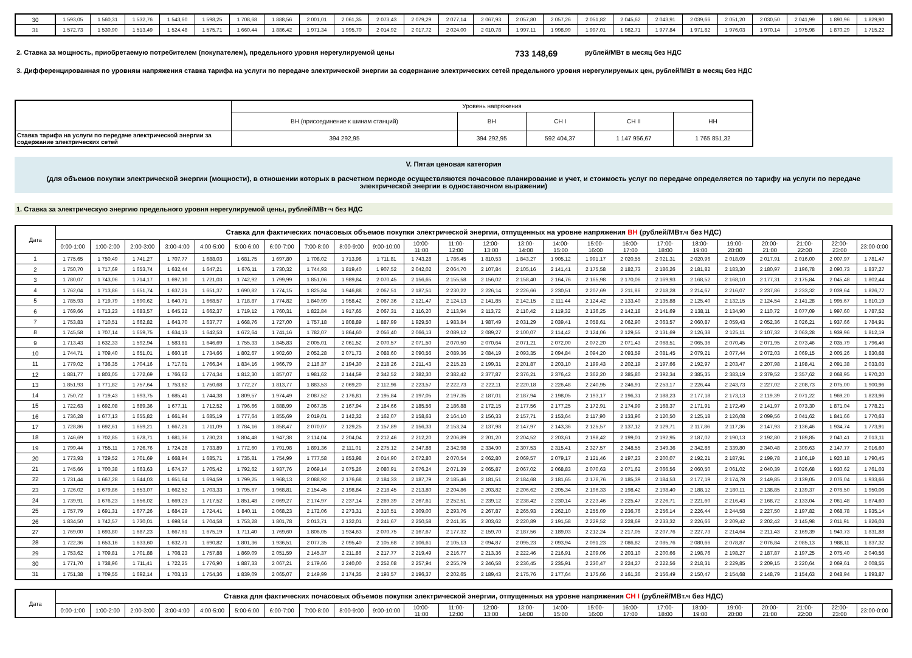| 30 | 1 593,05 | 1 560,31 | 1 532,76 | 1 543,60 | 1 598,25 | 1 708,68 | 1 888,56 | 2 001,01 | 2 061,35 | 2 073,43 | 2 079,29 | 2 077,14 | 2 067,93 | 2 057,80 | 2 057,26 | 2 051,82 | 2 045,62 | 2 043,91 | 2 039,66 | 2 051,20 | 2 030,50 | 2 041,99 | 1 890,96 | 1 829,90 |
| 31 | 1 572,73 | 1 530,90 | 1 513,49 | 1 524,48 | 1 575,71 | 1 660,44 | 1 886,42 | 1 971,34 | 1 995,70 | 2 014,92 | 2 017,72 | 2 024,00 | 2 010,78 | 1 997,11 | 1 998,99 | 1 997,01 | 1 982,71 | 1 977,84 | 1 971,82 | 1 976,03 | 1 970,14 | 1 975,98 | 1 870,29 | 1 715,22 |
2. Ставка за мощность, приобретаемую потребителем (покупателем), предельного уровня нерегулируемой цены 733 148,69 рублей/МВт в месяц без НДС
3. Дифференцированная по уровням напряжения ставка тарифа на услуги по передаче электрической энергии за содержание электрических сетей предельного уровня нерегулируемых цен, рублей/МВт в месяц без НДС
| | Уровень напряжения | | | | |
| | ВН.(присоединение к шинам станций) | ВН | СН I | СН II | НН |
| Ставка тарифа на услуги по передаче электрической энергии за содержание электрических сетей | 394 292,95 | 394 292,95 | 592 404,37 | 1 147 956,67 | 1 765 851,32 |
V. Пятая ценовая категория
(для объемов покупки электрической энергии (мощности), в отношении которых в расчетном периоде осуществляются почасовое планирование и учет, и стоимость услуг по передаче определяется по тарифу на услуги по передаче электрической энергии в одноставочном выражении)
1. Ставка за электрическую энергию предельного уровня нерегулируемой цены, рублей/МВт·ч без НДС
| Дата | Ставка для фактических почасовых объемов покупки электрической энергии, отпущенных на уровне напряжения ВН (рублей/МВт.ч без НДС) | | | | | | | | | | | | | | | | | | | | | | | |
| --- | --- | --- | --- | --- | --- | --- | --- | --- | --- | --- | --- | --- | --- | --- | --- | --- | --- | --- | --- | --- | --- | --- | --- | --- |
| | 0:00-1:00 | 1:00-2:00 | 2:00-3:00 | 3:00-4:00 | 4:00-5:00 | 5:00-6:00 | 6:00-7:00 | 7:00-8:00 | 8:00-9:00 | 9:00-10:00 | 10:00- 11:00 | 11:00- 12:00 | 12:00- 13:00 | 13:00- 14:00 | 14:00- 15:00 | 15:00- 16:00 | 16:00- 17:00 | 17:00- 18:00 | 18:00- 19:00 | 19:00- 20:00 | 20:00- 21:00 | 21:00- 22:00 | 22:00- 23:00 | 23:00-0:00 |
| 1 | 1 775,65 | 1 750,49 | 1 741,27 | 1 707,77 | 1 688,03 | 1 681,75 | 1 697,80 | 1 708,02 | 1 713,98 | 1 711,81 | 1 743,28 | 1 786,45 | 1 810,53 | 1 843,27 | 1 905,12 | 1 991,17 | 2 020,55 | 2 021,31 | 2 020,96 | 2 018,09 | 2 017,91 | 2 016,00 | 2 007,97 | 1 781,47 |
| 2 | 1 750,70 | 1 717,69 | 1 653,74 | 1 632,44 | 1 647,21 | 1 676,11 | 1 730,32 | 1 744,93 | 1 819,40 | 1 907,52 | 2 042,02 | 2 064,70 | 2 107,84 | 2 105,16 | 2 141,41 | 2 175,58 | 2 182,73 | 2 186,26 | 2 181,82 | 2 183,30 | 2 180,97 | 2 196,78 | 2 090,73 | 1 837,27 |
| 3 | 1 780,07 | 1 743,06 | 1 714,17 | 1 697,10 | 1 721,03 | 1 742,92 | 1 799,99 | 1 851,06 | 1 989,84 | 2 070,45 | 2 156,65 | 2 155,58 | 2 156,02 | 2 158,40 | 2 164,76 | 2 165,98 | 2 170,06 | 2 169,93 | 2 168,52 | 2 168,10 | 2 177,31 | 2 175,84 | 2 045,48 | 1 802,44 |
| 4 | 1 762,04 | 1 713,86 | 1 651,74 | 1 637,21 | 1 651,37 | 1 690,82 | 1 774,15 | 1 825,84 | 1 946,88 | 2 067,51 | 2 187,51 | 2 230,22 | 2 226,14 | 2 226,66 | 2 230,51 | 2 207,69 | 2 211,86 | 2 218,28 | 2 214,67 | 2 216,07 | 2 237,86 | 2 233,32 | 2 039,64 | 1 826,77 |
| 5 | 1 785,93 | 1 719,79 | 1 690,62 | 1 640,71 | 1 668,57 | 1 718,87 | 1 774,82 | 1 840,99 | 1 958,42 | 2 067,36 | 2 121,47 | 2 124,13 | 2 141,85 | 2 142,15 | 2 111,44 | 2 124,42 | 2 133,40 | 2 135,88 | 2 125,40 | 2 132,15 | 2 124,54 | 2 141,28 | 1 995,67 | 1 810,19 |
| 6 | 1 769,66 | 1 713,23 | 1 683,57 | 1 645,22 | 1 662,37 | 1 719,12 | 1 760,31 | 1 822,84 | 1 917,65 | 2 067,31 | 2 116,20 | 2 113,94 | 2 113,72 | 2 110,42 | 2 119,32 | 2 136,25 | 2 142,18 | 2 141,69 | 2 138,11 | 2 134,90 | 2 110,72 | 2 077,09 | 1 997,60 | 1 787,52 |
| 7 | 1 753,83 | 1 710,51 | 1 662,82 | 1 643,70 | 1 637,77 | 1 668,76 | 1 727,00 | 1 757,18 | 1 808,89 | 1 887,99 | 1 929,50 | 1 983,84 | 1 987,49 | 2 031,29 | 2 039,41 | 2 058,61 | 2 062,90 | 2 063,57 | 2 060,87 | 2 059,43 | 2 052,36 | 2 026,21 | 1 937,66 | 1 784,91 |
| 8 | 1 745,58 | 1 707,14 | 1 659,75 | 1 634,13 | 1 642,53 | 1 672,64 | 1 741,16 | 1 782,07 | 1 864,60 | 2 056,40 | 2 066,13 | 2 089,12 | 2 089,27 | 2 100,07 | 2 114,42 | 2 124,06 | 2 129,55 | 2 131,69 | 2 126,38 | 2 125,11 | 2 107,32 | 2 063,28 | 1 939,96 | 1 812,19 |
| 9 | 1 713,43 | 1 632,33 | 1 592,94 | 1 583,81 | 1 646,69 | 1 755,33 | 1 845,83 | 2 005,01 | 2 061,52 | 2 070,57 | 2 071,50 | 2 070,50 | 2 070,64 | 2 071,21 | 2 072,00 | 2 072,20 | 2 071,43 | 2 068,51 | 2 065,36 | 2 070,45 | 2 071,95 | 2 073,46 | 2 035,79 | 1 796,46 |
| 10 | 1 744,71 | 1 709,40 | 1 651,01 | 1 660,16 | 1 734,66 | 1 802,67 | 1 902,60 | 2 052,28 | 2 071,73 | 2 088,60 | 2 090,56 | 2 089,36 | 2 084,19 | 2 093,35 | 2 094,84 | 2 094,20 | 2 093,59 | 2 081,45 | 2 079,21 | 2 077,44 | 2 072,03 | 2 069,15 | 2 005,26 | 1 830,68 |
| 11 | 1 779,02 | 1 736,35 | 1 704,16 | 1 717,01 | 1 766,34 | 1 834,16 | 1 966,79 | 2 116,37 | 2 194,30 | 2 218,26 | 2 211,43 | 2 215,23 | 2 199,31 | 2 201,87 | 2 203,10 | 2 199,43 | 2 202,19 | 2 197,66 | 2 192,97 | 2 203,47 | 2 207,98 | 2 198,41 | 2 091,38 | 2 033,03 |
| 12 | 1 881,77 | 1 803,05 | 1 772,69 | 1 766,62 | 1 774,34 | 1 812,30 | 1 857,07 | 1 981,62 | 2 144,59 | 2 342,52 | 2 382,30 | 2 382,42 | 2 377,87 | 2 376,21 | 2 376,42 | 2 362,20 | 2 385,80 | 2 392,34 | 2 385,35 | 2 383,19 | 2 379,52 | 2 357,62 | 2 068,95 | 1 970,20 |
| 13 | 1 851,93 | 1 771,82 | 1 757,64 | 1 753,82 | 1 750,68 | 1 772,27 | 1 813,77 | 1 883,53 | 2 069,20 | 2 112,96 | 2 223,57 | 2 222,73 | 2 222,11 | 2 220,18 | 2 226,48 | 2 240,95 | 2 246,91 | 2 253,17 | 2 226,44 | 2 243,73 | 2 227,02 | 2 208,73 | 2 075,00 | 1 900,96 |
| 14 | 1 750,72 | 1 719,43 | 1 693,75 | 1 685,41 | 1 744,38 | 1 809,57 | 1 974,49 | 2 087,52 | 2 176,81 | 2 195,84 | 2 197,05 | 2 197,35 | 2 187,01 | 2 187,94 | 2 198,05 | 2 193,17 | 2 196,31 | 2 188,23 | 2 177,18 | 2 173,13 | 2 119,39 | 2 071,22 | 1 969,20 | 1 823,96 |
| 15 | 1 722,63 | 1 692,08 | 1 689,36 | 1 677,11 | 1 712,52 | 1 796,66 | 1 888,99 | 2 067,35 | 2 167,94 | 2 184,66 | 2 185,56 | 2 186,88 | 2 172,15 | 2 177,56 | 2 177,25 | 2 172,91 | 2 174,99 | 2 168,37 | 2 171,91 | 2 172,49 | 2 141,97 | 2 073,30 | 1 871,04 | 1 778,21 |
| 16 | 1 736,28 | 1 677,13 | 1 655,82 | 1 661,94 | 1 685,19 | 1 777,64 | 1 855,69 | 2 019,01 | 2 142,32 | 2 162,07 | 2 158,63 | 2 164,10 | 2 156,33 | 2 157,71 | 2 153,64 | 2 117,90 | 2 133,96 | 2 120,50 | 2 125,18 | 2 126,08 | 2 099,56 | 2 041,62 | 1 841,66 | 1 770,63 |
| 17 | 1 728,86 | 1 692,61 | 1 659,21 | 1 667,21 | 1 711,09 | 1 784,16 | 1 858,47 | 2 070,07 | 2 129,25 | 2 157,89 | 2 156,33 | 2 153,24 | 2 137,98 | 2 147,97 | 2 143,36 | 2 125,57 | 2 137,12 | 2 129,71 | 2 117,86 | 2 117,36 | 2 147,93 | 2 136,46 | 1 934,74 | 1 773,91 |
| 18 | 1 746,69 | 1 702,85 | 1 678,71 | 1 681,36 | 1 730,23 | 1 804,48 | 1 947,38 | 2 114,04 | 2 204,04 | 2 212,46 | 2 212,20 | 2 206,89 | 2 201,20 | 2 204,52 | 2 203,61 | 2 198,42 | 2 199,01 | 2 192,95 | 2 187,02 | 2 190,13 | 2 192,80 | 2 189,85 | 2 040,41 | 2 013,11 |
| 19 | 1 799,44 | 1 755,11 | 1 726,76 | 1 724,28 | 1 733,89 | 1 772,60 | 1 791,98 | 1 891,36 | 2 111,01 | 2 275,12 | 2 347,88 | 2 342,98 | 2 334,90 | 2 307,53 | 2 315,41 | 2 327,57 | 2 348,55 | 2 349,36 | 2 342,86 | 2 339,80 | 2 340,48 | 2 309,63 | 2 147,77 | 2 016,60 |
| 20 | 1 773,93 | 1 729,52 | 1 701,69 | 1 668,94 | 1 685,71 | 1 735,81 | 1 754,99 | 1 777,58 | 1 853,98 | 2 014,90 | 2 072,80 | 2 070,54 | 2 062,80 | 2 069,57 | 2 079,17 | 2 121,46 | 2 197,23 | 2 200,07 | 2 192,21 | 2 187,91 | 2 199,78 | 2 106,19 | 1 920,18 | 1 790,45 |
| 21 | 1 745,66 | 1 700,38 | 1 663,63 | 1 674,37 | 1 705,42 | 1 792,62 | 1 937,76 | 2 069,14 | 2 075,26 | 2 080,91 | 2 076,24 | 2 071,39 | 2 065,87 | 2 067,02 | 2 068,83 | 2 070,63 | 2 071,62 | 2 066,56 | 2 060,50 | 2 061,02 | 2 040,39 | 2 026,68 | 1 930,62 | 1 761,03 |
| 22 | 1 731,44 | 1 667,28 | 1 644,03 | 1 651,64 | 1 694,59 | 1 799,25 | 1 968,13 | 2 088,92 | 2 176,68 | 2 184,33 | 2 187,79 | 2 185,46 | 2 181,51 | 2 184,68 | 2 181,65 | 2 176,76 | 2 185,39 | 2 184,53 | 2 177,19 | 2 174,78 | 2 149,85 | 2 139,05 | 2 076,04 | 1 933,66 |
| 23 | 1 726,02 | 1 679,86 | 1 653,07 | 1 662,52 | 1 703,33 | 1 795,67 | 1 968,81 | 2 154,45 | 2 198,84 | 2 218,45 | 2 213,80 | 2 204,86 | 2 203,82 | 2 206,62 | 2 205,34 | 2 196,33 | 2 198,42 | 2 198,40 | 2 188,12 | 2 180,11 | 2 138,85 | 2 139,37 | 2 076,50 | 1 950,06 |
| 24 | 1 739,91 | 1 676,23 | 1 656,02 | 1 669,23 | 1 717,52 | 1 851,48 | 2 069,27 | 2 174,97 | 2 237,14 | 2 269,39 | 2 267,61 | 2 252,51 | 2 239,12 | 2 238,42 | 2 230,14 | 2 223,46 | 2 225,47 | 2 226,71 | 2 221,60 | 2 216,43 | 2 168,72 | 2 133,04 | 2 061,48 | 1 874,60 |
| 25 | 1 757,79 | 1 691,31 | 1 677,26 | 1 684,29 | 1 724,41 | 1 840,11 | 2 068,23 | 2 172,06 | 2 273,31 | 2 310,51 | 2 309,00 | 2 293,76 | 2 267,87 | 2 265,93 | 2 262,10 | 2 255,09 | 2 236,76 | 2 256,14 | 2 226,44 | 2 244,58 | 2 227,50 | 2 197,82 | 2 068,78 | 1 935,14 |
| 26 | 1 834,50 | 1 742,57 | 1 730,01 | 1 698,54 | 1 704,58 | 1 753,28 | 1 801,78 | 2 013,71 | 2 132,01 | 2 241,67 | 2 250,58 | 2 241,35 | 2 203,62 | 2 220,89 | 2 191,58 | 2 229,52 | 2 228,69 | 2 233,32 | 2 226,66 | 2 209,42 | 2 202,42 | 2 145,98 | 2 011,91 | 1 826,03 |
| 27 | 1 769,00 | 1 693,80 | 1 687,23 | 1 667,61 | 1 675,19 | 1 711,40 | 1 769,60 | 1 806,05 | 1 934,63 | 2 070,75 | 2 167,67 | 2 177,32 | 2 159,70 | 2 187,56 | 2 189,03 | 2 212,24 | 2 217,05 | 2 207,76 | 2 227,73 | 2 214,64 | 2 211,43 | 2 169,39 | 1 940,73 | 1 831,88 |
| 28 | 1 722,36 | 1 653,16 | 1 633,60 | 1 632,71 | 1 690,82 | 1 801,36 | 1 936,51 | 2 077,35 | 2 095,40 | 2 105,68 | 2 106,61 | 2 105,13 | 2 094,87 | 2 095,23 | 2 093,94 | 2 091,23 | 2 086,82 | 2 085,76 | 2 080,66 | 2 078,87 | 2 076,84 | 2 085,13 | 1 988,11 | 1 837,32 |
| 29 | 1 753,62 | 1 709,81 | 1 701,88 | 1 708,23 | 1 757,88 | 1 869,09 | 2 051,59 | 2 145,37 | 2 211,86 | 2 217,77 | 2 219,49 | 2 216,77 | 2 213,36 | 2 222,46 | 2 216,91 | 2 209,06 | 2 203,10 | 2 200,66 | 2 198,76 | 2 198,27 | 2 187,87 | 2 197,25 | 2 075,40 | 2 040,56 |
| 30 | 1 771,70 | 1 738,96 | 1 711,41 | 1 722,25 | 1 776,90 | 1 887,33 | 2 067,21 | 2 179,66 | 2 240,00 | 2 252,08 | 2 257,94 | 2 255,79 | 2 246,58 | 2 236,45 | 2 235,91 | 2 230,47 | 2 224,27 | 2 222,56 | 2 218,31 | 2 229,85 | 2 209,15 | 2 220,64 | 2 069,61 | 2 008,55 |
| 31 | 1 751,38 | 1 709,55 | 1 692,14 | 1 703,13 | 1 754,36 | 1 839,09 | 2 065,07 | 2 149,99 | 2 174,35 | 2 193,57 | 2 196,37 | 2 202,65 | 2 189,43 | 2 175,76 | 2 177,64 | 2 175,66 | 2 161,36 | 2 156,49 | 2 150,47 | 2 154,68 | 2 148,79 | 2 154,63 | 2 048,94 | 1 893,87 |
| Дата | Ставка для фактических почасовых объемов покупки электрической энергии, отпущенных на уровне напряжения СН I (рублей/МВт.ч без НДС) | | | | | | | | | | | | | | | | | | | | | | | |
| --- | --- | --- | --- | --- | --- | --- | --- | --- | --- | --- | --- | --- | --- | --- | --- | --- | --- | --- | --- | --- | --- | --- | --- | --- |
| | 0:00-1:00 | 1:00-2:00 | 2:00-3:00 | 3:00-4:00 | 4:00-5:00 | 5:00-6:00 | 6:00-7:00 | 7:00-8:00 | 8:00-9:00 | 9:00-10:00 | 10:00- 11:00 | 11:00- 12:00 | 12:00- 13:00 | 13:00- 14:00 | 14:00- 15:00 | 15:00- 16:00 | 16:00- 17:00 | 17:00- 18:00 | 18:00- 19:00 | 19:00- 20:00 | 20:00- 21:00 | 21:00- 22:00 | 22:00- 23:00 | 23:00-0:00 |